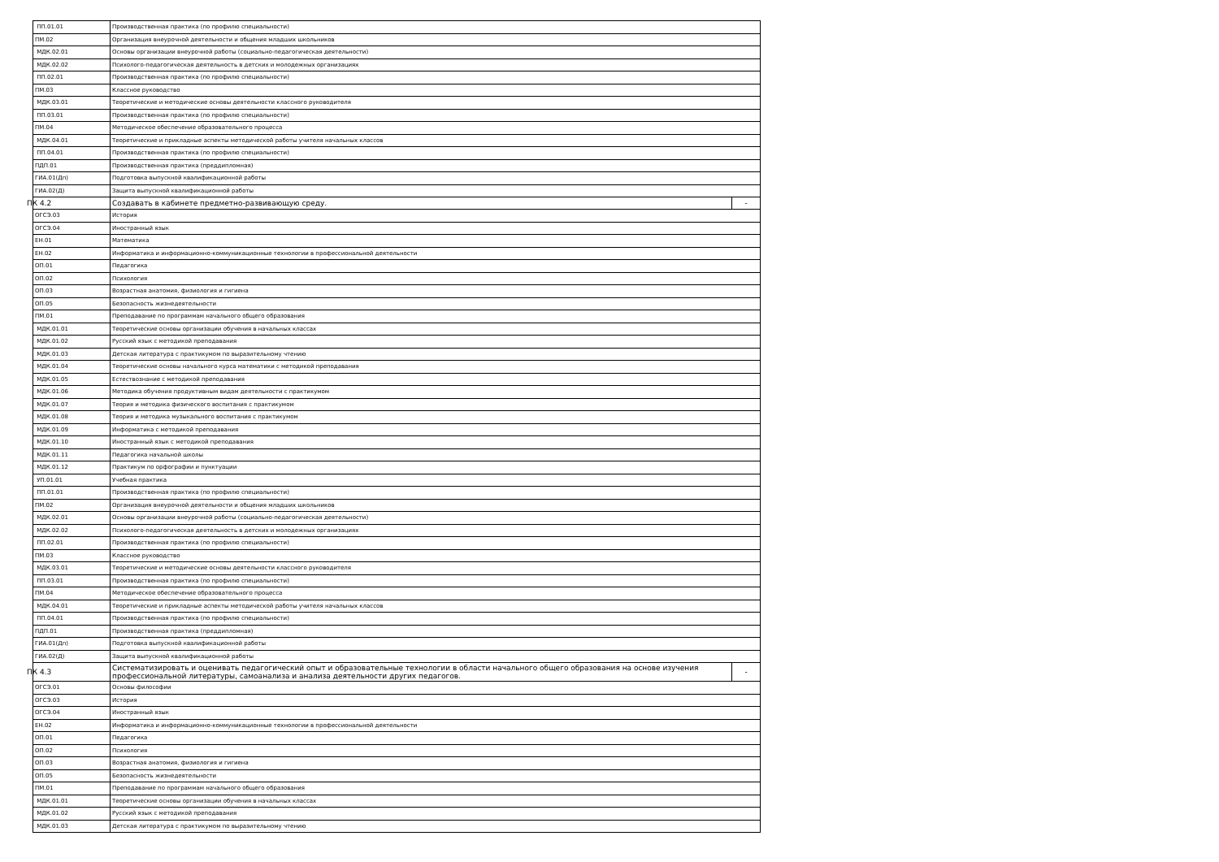| ПП.01.01 | Производственная практика (по профилю специальности) | |
| ПМ.02 | Организация внеурочной деятельности и общения младших школьников | |
| МДК.02.01 | Основы организации внеурочной работы (социально-педагогическая деятельности) | |
| МДК.02.02 | Психолого-педагогическая деятельность в детских и молодежных организациях | |
| ПП.02.01 | Производственная практика (по профилю специальности) | |
| ПМ.03 | Классное руководство | |
| МДК.03.01 | Теоретические и методические основы деятельности классного руководителя | |
| ПП.03.01 | Производственная практика (по профилю специальности) | |
| ПМ.04 | Методическое обеспечение образовательного процесса | |
| МДК.04.01 | Теоретические и прикладные аспекты методической работы учителя начальных классов | |
| ПП.04.01 | Производственная практика (по профилю специальности) | |
| ПДП.01 | Производственная практика (преддипломная) | |
| ГИА.01(Дп) | Подготовка выпускной квалификационной работы | |
| ГИА.02(Д) | Защита выпускной квалификационной работы | |
| ПК 4.2 | Создавать в кабинете предметно-развивающую среду. | - |
| ОГСЭ.03 | История | |
| ОГСЭ.04 | Иностранный язык | |
| ЕН.01 | Математика | |
| ЕН.02 | Информатика и информационно-коммуникационные технологии в профессиональной деятельности | |
| ОП.01 | Педагогика | |
| ОП.02 | Психология | |
| ОП.03 | Возрастная анатомия, физиология и гигиена | |
| ОП.05 | Безопасность жизнедеятельности | |
| ПМ.01 | Преподавание по программам начального общего образования | |
| МДК.01.01 | Теоретические основы организации обучения в начальных классах | |
| МДК.01.02 | Русский язык с методикой преподавания | |
| МДК.01.03 | Детская литература с практикумом по выразительному чтению | |
| МДК.01.04 | Теоретические основы начального курса математики с методикой преподавания | |
| МДК.01.05 | Естествознание с методикой преподавания | |
| МДК.01.06 | Методика обучения продуктивным видам деятельности с практикумом | |
| МДК.01.07 | Теория и методика физического воспитания с практикумом | |
| МДК.01.08 | Теория и методика музыкального воспитания с практикумом | |
| МДК.01.09 | Информатика с методикой преподавания | |
| МДК.01.10 | Иностранный язык с методикой преподавания | |
| МДК.01.11 | Педагогика начальной школы | |
| МДК.01.12 | Практикум по орфографии и пунктуации | |
| УП.01.01 | Учебная практика | |
| ПП.01.01 | Производственная практика (по профилю специальности) | |
| ПМ.02 | Организация внеурочной деятельности и общения младших школьников | |
| МДК.02.01 | Основы организации внеурочной работы (социально-педагогическая деятельности) | |
| МДК.02.02 | Психолого-педагогическая деятельность в детских и молодежных организациях | |
| ПП.02.01 | Производственная практика (по профилю специальности) | |
| ПМ.03 | Классное руководство | |
| МДК.03.01 | Теоретические и методические основы деятельности классного руководителя | |
| ПП.03.01 | Производственная практика (по профилю специальности) | |
| ПМ.04 | Методическое обеспечение образовательного процесса | |
| МДК.04.01 | Теоретические и прикладные аспекты методической работы учителя начальных классов | |
| ПП.04.01 | Производственная практика (по профилю специальности) | |
| ПДП.01 | Производственная практика (преддипломная) | |
| ГИА.01(Дп) | Подготовка выпускной квалификационной работы | |
| ГИА.02(Д) | Защита выпускной квалификационной работы | |
| ПК 4.3 | Систематизировать и оценивать педагогический опыт и образовательные технологии в области начального общего образования на основе изучения профессиональной литературы, самоанализа и анализа деятельности других педагогов. | - |
| ОГСЭ.01 | Основы философии | |
| ОГСЭ.03 | История | |
| ОГСЭ.04 | Иностранный язык | |
| ЕН.02 | Информатика и информационно-коммуникационные технологии в профессиональной деятельности | |
| ОП.01 | Педагогика | |
| ОП.02 | Психология | |
| ОП.03 | Возрастная анатомия, физиология и гигиена | |
| ОП.05 | Безопасность жизнедеятельности | |
| ПМ.01 | Преподавание по программам начального общего образования | |
| МДК.01.01 | Теоретические основы организации обучения в начальных классах | |
| МДК.01.02 | Русский язык с методикой преподавания | |
| МДК.01.03 | Детская литература с практикумом по выразительному чтению | |